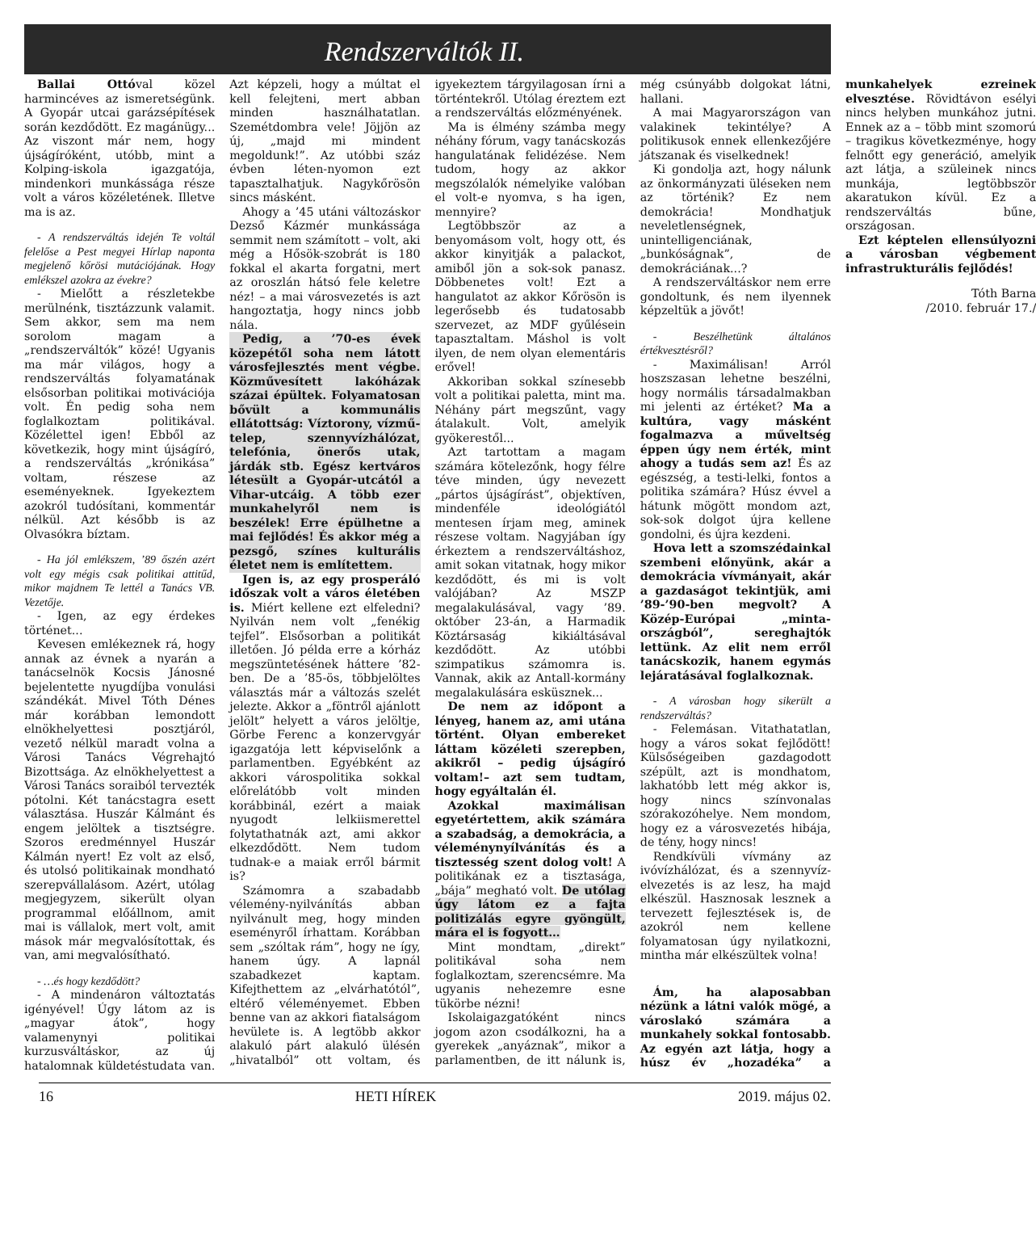Rendszerváltók II.
Ballai Ottóval közel harmincéves az ismeretségünk. A Gyopár utcai garázsépítések során kezdődött. Ez magánügy... Az viszont már nem, hogy újságíróként, utóbb, mint a Kolping-iskola igazgatója, mindenkori munkássága része volt a város közéletének. Illetve ma is az.
- A rendszerváltás idején Te voltál felelőse a Pest megyei Hírlap naponta megjelenő kőrösi mutációjának. Hogy emlékszel azokra az évekre?
- Mielőtt a részletekbe merülnénk, tisztázzunk valamit. Sem akkor, sem ma nem sorolom magam a „rendszerváltók” közé! Ugyanis ma már világos, hogy a rendszerváltás folyamatának elsősorban politikai motivációja volt. Én pedig soha nem foglalkoztam politikával. Közélettel igen! Ebből az következik, hogy mint újságíró, a rendszerváltás „krónikása” voltam, részese az eseményeknek. Igyekeztem azokról tudósítani, kommentár nélkül. Azt később is az Olvasókra bíztam.
- Ha jól emlékszem, ’89 őszén azért volt egy mégis csak politikai attitűd, mikor majdnem Te lettél a Tanács VB. Vezetője.
- Igen, az egy érdekes történet...
Kevesen emlékeznek rá, hogy annak az évnek a nyarán a tanácselnök Kocsis Jánosné bejelentette nyugdíjba vonulási szándékát. Mivel Tóth Dénes már korábban lemondott elnökhelyettesi posztjáról, vezető nélkül maradt volna a Városi Tanács Végrehajtó Bizottsága. Az elnökhelyettest a Városi Tanács soraiból tervezték pótolni. Két tanácstagra esett választása. Huszár Kálmánt és engem jelöltek a tisztségre. Szoros eredménnyel Huszár Kálmán nyert! Ez volt az első, és utolsó politikainak mondható szerepvállalásom. Azért, utólag megjegyzem, sikerült olyan programmal előállnom, amit mai is vállalok, mert volt, amit mások már megvalósítottak, és van, ami megvalósítható.
- …és hogy kezdődött?
- A mindenáron változtatás igényével! Úgy látom az is „magyar átok”, hogy valamenynyi politikai kurzusváltáskor, az új hatalomnak küldetéstudata van. Azt képzeli, hogy a múltat el kell felejteni, mert abban minden használhatatlan. Szemétdombra vele! Jöjjön az új, „majd mi mindent megoldunk!”. Az utóbbi száz évben léten-nyomon ezt tapasztalhatjuk. Nagykőrösön sincs másként.
Ahogy a ’45 utáni változáskor Dezső Kázmér munkássága semmit nem számított – volt, aki még a Hősök-szobrát is 180 fokkal el akarta forgatni, mert az oroszlán hátsó fele keletre néz! – a mai városvezetés is azt hangoztatja, hogy nincs jobb nála.
Pedig, a ’70-es évek közepétől soha nem látott városfejlesztés ment végbe. Közművesített lakóházak százai épültek. Folyamatosan bővült a kommunális ellátottság: Víztorony, vízmű-telep, szennyvízhálózat, telefónia, önerős utak, járdák stb. Egész kertváros létesült a Gyopár-utcától a Vihar-utcáig. A több ezer munkahelyről nem is beszélek! Erre épülhetne a mai fejlődés! És akkor még a pezsgő, színes kulturális életet nem is említettem.
Igen is, az egy prosperáló időszak volt a város életében is. Miért kellene ezt elfeledni? Nyilván nem volt „fenékig tejfel”. Elsősorban a politikát illetően. Jó példa erre a kórház megszüntetésének háttere ’82-ben. De a ’85-ös, többjelöltes választás már a változás szelét jelezte. Akkor a „föntről ajánlott jelölt” helyett a város jelöltje, Görbe Ferenc a konzervgyár igazgatója lett képviselőnk a parlamentben. Egyébként az akkori várospolitika sokkal előrelátóbb volt minden korábbinál, ezért a maiak nyugodt lelkiismerettel folytathatnák azt, ami akkor elkezdődött. Nem tudom tudnak-e a maiak erről bármit is?
Számomra a szabadabb vélemény-nyilvánítás abban nyilvánult meg, hogy minden eseményről írhattam. Korábban sem „szóltak rám”, hogy ne így, hanem úgy. A lapnál szabadkezet kaptam. Kifejthettem az „elvárhatótól”, eltérő véleményemet. Ebben benne van az akkori fiatalságom hevülete is. A legtöbb akkor alakuló párt alakuló ülésén „hivatalból” ott voltam, és igyekeztem tárgyilagosan írni a történtekről. Utólag éreztem ezt a rendszerváltás előzményének.
Ma is élmény számba megy néhány fórum, vagy tanácskozás hangulatának felidézése. Nem tudom, hogy az akkor megszólalók némelyike valóban el volt-e nyomva, s ha igen, mennyire?
Legtöbbször az a benyomásom volt, hogy ott, és akkor kinyitják a palackot, amiből jön a sok-sok panasz. Döbbenetes volt! Ezt a hangulatot az akkor Kőrösön is legerősebb és tudatosabb szervezet, az MDF gyűlésein tapasztaltam. Máshol is volt ilyen, de nem olyan elementáris erővel!
Akkoriban sokkal színesebb volt a politikai paletta, mint ma. Néhány párt megszűnt, vagy átalakult. Volt, amelyik gyökerestől...
Azt tartottam a magam számára kötelezőnk, hogy félre téve minden, úgy nevezett „pártos újságírást”, objektíven, mindenféle ideológiától mentesen írjam meg, aminek részese voltam. Nagyjában így érkeztem a rendszerváltáshoz, amit sokan vitatnak, hogy mikor kezdődött, és mi is volt valójában? Az MSZP megalakulásával, vagy ’89. október 23-án, a Harmadik Köztársaság kikiáltásával kezdődött. Az utóbbi szimpatikus számomra is. Vannak, akik az Antall-kormány megalakulására esküsznek...
De nem az időpont a lényeg, hanem az, ami utána történt. Olyan embereket láttam közéleti szerepben, akikről – pedig újságíró voltam!– azt sem tudtam, hogy egyáltalán él.
Azokkal maximálisan egyetértettem, akik számára a szabadság, a demokrácia, a véleménynyílvánítás és a tisztesség szent dolog volt! A politikának ez a tisztasága, „bája” megható volt. De utólag úgy látom ez a fajta politizálás egyre gyöngült, mára el is fogyott…
Mint mondtam, „direkt” politikával soha nem foglalkoztam, szerencsémre. Ma ugyanis nehezemre esne tükörbe nézni!
Iskolaigazgatóként nincs jogom azon csodálkozni, ha a gyerekek „anyáznak”, mikor a parlamentben, de itt nálunk is, még csúnyább dolgokat látni, hallani.
A mai Magyarországon van valakinek tekintélye? A politikusok ennek ellenkezőjére játszanak és viselkednek!
Ki gondolja azt, hogy nálunk az önkormányzati üléseken nem az történik? Ez nem demokrácia! Mondhatjuk neveletlenségnek, unintelligenciának, „bunkóságnak”, de demokráciának...?
A rendszerváltáskor nem erre gondoltunk, és nem ilyennek képzeltük a jövőt!
- Beszélhetünk általános értékvesztésről?
- Maximálisan! Arról hoszszasan lehetne beszélni, hogy normális társadalmakban mi jelenti az értéket? Ma a kultúra, vagy másként fogalmazva a műveltség éppen úgy nem érték, mint ahogy a tudás sem az! És az egészség, a testi-lelki, fontos a politika számára? Húsz évvel a hátunk mögött mondom azt, sok-sok dolgot újra kellene gondolni, és újra kezdeni.
Hova lett a szomszédainkal szembeni előnyünk, akár a demokrácia vívmányait, akár a gazdaságot tekintjük, ami ’89-’90-ben megvolt? A Közép-Európai „minta-országból”, sereghajtók lettünk. Az elit nem erről tanácskozik, hanem egymás lejáratásával foglalkoznak.
- A városban hogy sikerült a rendszerváltás?
- Felemásan. Vitathatatlan, hogy a város sokat fejlődött! Külsőségeiben gazdagodott szépült, azt is mondhatom, lakhatóbb lett még akkor is, hogy nincs színvonalas szórakozóhelye. Nem mondom, hogy ez a városvezetés hibája, de tény, hogy nincs!
Rendkívüli vívmány az ivóvízhálózat, és a szennyvíz-elvezetés is az lesz, ha majd elkészül. Hasznosak lesznek a tervezett fejlesztések is, de azokról nem kellene folyamatosan úgy nyilatkozni, mintha már elkészültek volna!
Ám, ha alaposabban nézünk a látni valók mögé, a városlakó számára a munkahely sokkal fontosabb. Az egyén azt látja, hogy a húsz év „hozadéka” a munkahelyek ezreinek elvesztése. Rövidtávon esélyi nincs helyben munkához jutni. Ennek az a – több mint szomorú – tragikus következménye, hogy felnőtt egy generáció, amelyik azt látja, a szüleinek nincs munkája, legtöbbször akaratukon kívül. Ez a rendszerváltás bűne, országosan.
Ezt képtelen ellensúlyozni a városban végbement infrastrukturális fejlődés!
Tóth Barna
/2010. február 17./
16 HETI HÍREK 2019. május 02.